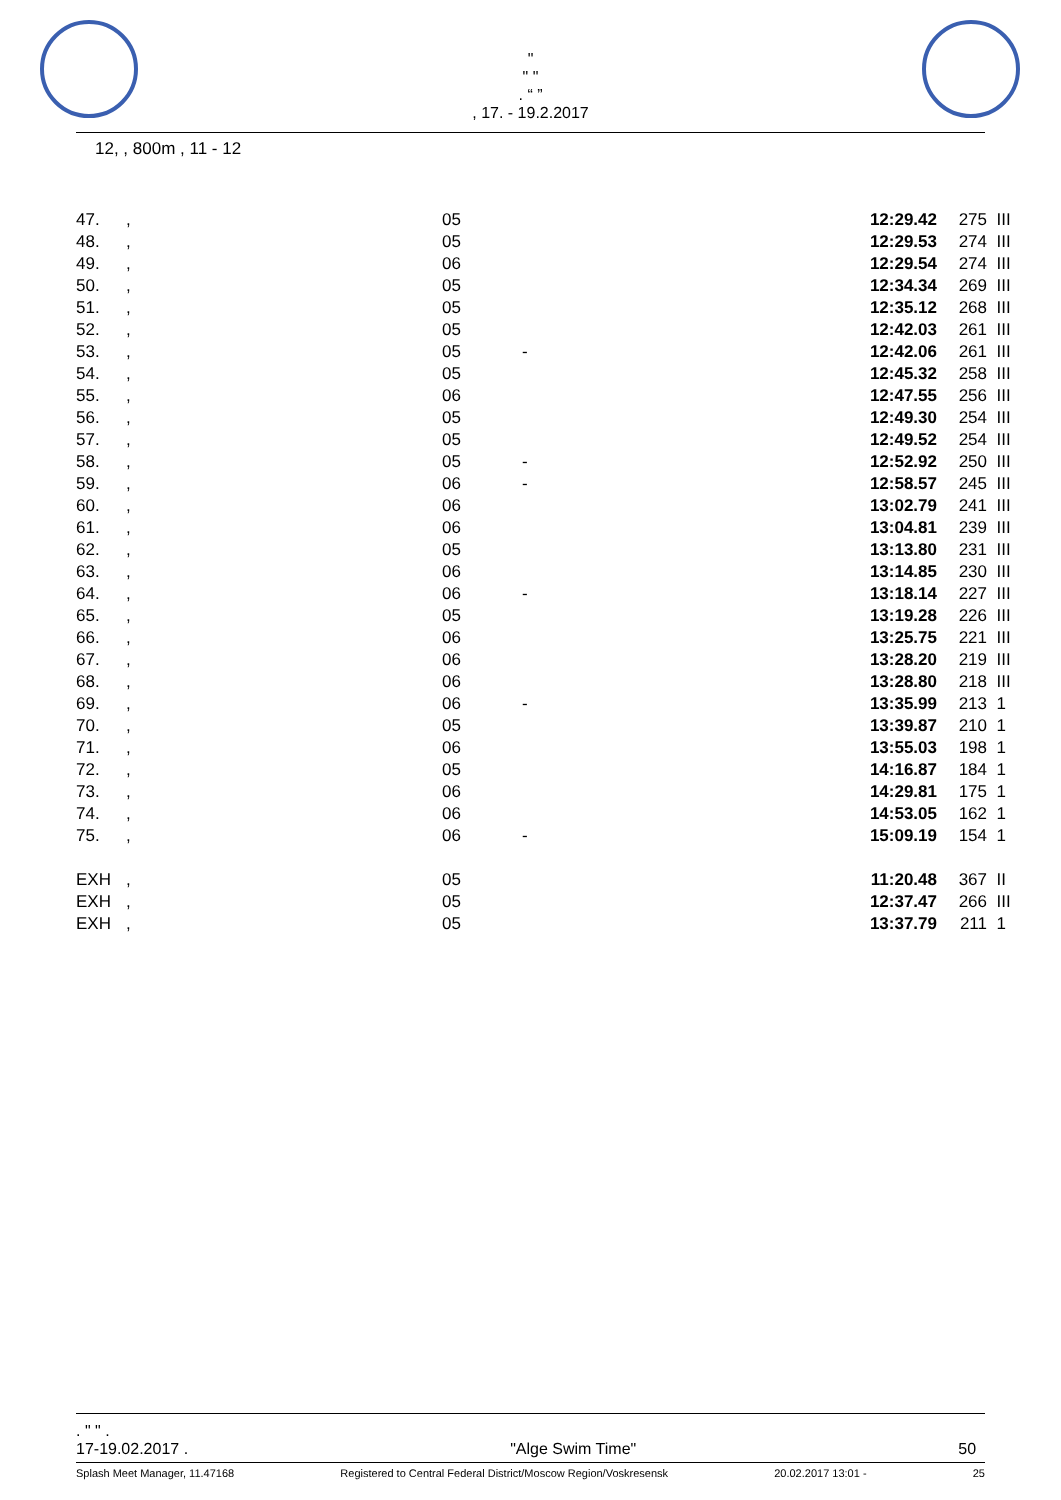"
" "
. “ ”
, 17. - 19.2.2017
12, , 800m , 11 - 12
| 47. | , | 05 | | 12:29.42 | 275 | III |
| 48. | , | 05 | | 12:29.53 | 274 | III |
| 49. | , | 06 | | 12:29.54 | 274 | III |
| 50. | , | 05 | | 12:34.34 | 269 | III |
| 51. | , | 05 | | 12:35.12 | 268 | III |
| 52. | , | 05 | | 12:42.03 | 261 | III |
| 53. | , | 05 | - | 12:42.06 | 261 | III |
| 54. | , | 05 | | 12:45.32 | 258 | III |
| 55. | , | 06 | | 12:47.55 | 256 | III |
| 56. | , | 05 | | 12:49.30 | 254 | III |
| 57. | , | 05 | | 12:49.52 | 254 | III |
| 58. | , | 05 | - | 12:52.92 | 250 | III |
| 59. | , | 06 | - | 12:58.57 | 245 | III |
| 60. | , | 06 | | 13:02.79 | 241 | III |
| 61. | , | 06 | | 13:04.81 | 239 | III |
| 62. | , | 05 | | 13:13.80 | 231 | III |
| 63. | , | 06 | | 13:14.85 | 230 | III |
| 64. | , | 06 | - | 13:18.14 | 227 | III |
| 65. | , | 05 | | 13:19.28 | 226 | III |
| 66. | , | 06 | | 13:25.75 | 221 | III |
| 67. | , | 06 | | 13:28.20 | 219 | III |
| 68. | , | 06 | | 13:28.80 | 218 | III |
| 69. | , | 06 | - | 13:35.99 | 213 | 1 |
| 70. | , | 05 | | 13:39.87 | 210 | 1 |
| 71. | , | 06 | | 13:55.03 | 198 | 1 |
| 72. | , | 05 | | 14:16.87 | 184 | 1 |
| 73. | , | 06 | | 14:29.81 | 175 | 1 |
| 74. | , | 06 | | 14:53.05 | 162 | 1 |
| 75. | , | 06 | - | 15:09.19 | 154 | 1 |
| EXH | , | 05 | | 11:20.48 | 367 | II |
| EXH | , | 05 | | 12:37.47 | 266 | III |
| EXH | , | 05 | | 13:37.79 | 211 | 1 |
. " " .
17-19.02.2017 . "Alge Swim Time" 50
Splash Meet Manager, 11.47168 Registered to Central Federal District/Moscow Region/Voskresensk 20.02.2017 13:01 - 25